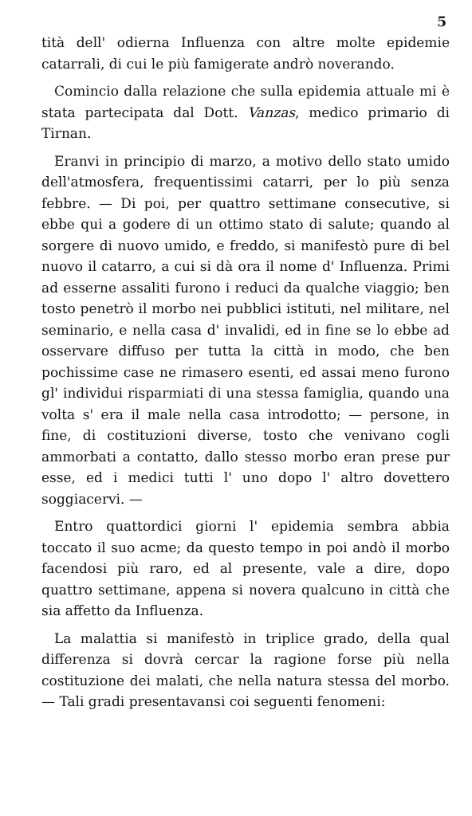5
tità dell' odierna Influenza con altre molte epidemie catarrali, di cui le più famigerate andrò noverando.
Comincio dalla relazione che sulla epidemia attuale mi è stata partecipata dal Dott. Vanzas, medico primario di Tirnan.
Eranvi in principio di marzo, a motivo dello stato umido dell'atmosfera, frequentissimi catarri, per lo più senza febbre. — Di poi, per quattro settimane consecutive, si ebbe qui a godere di un ottimo stato di salute; quando al sorgere di nuovo umido, e freddo, si manifestò pure di bel nuovo il catarro, a cui si dà ora il nome d' Influenza. Primi ad esserne assaliti furono i reduci da qualche viaggio; ben tosto penetrò il morbo nei pubblici istituti, nel militare, nel seminario, e nella casa d' invalidi, ed in fine se lo ebbe ad osservare diffuso per tutta la città in modo, che ben pochissime case ne rimasero esenti, ed assai meno furono gl' individui risparmiati di una stessa famiglia, quando una volta s' era il male nella casa introdotto; — persone, in fine, di costituzioni diverse, tosto che venivano cogli ammorbati a contatto, dallo stesso morbo eran prese pur esse, ed i medici tutti l' uno dopo l' altro dovettero soggiacervi. —
Entro quattordici giorni l' epidemia sembra abbia toccato il suo acme; da questo tempo in poi andò il morbo facendosi più raro, ed al presente, vale a dire, dopo quattro settimane, appena si novera qualcuno in città che sia affetto da Influenza.
La malattia si manifestò in triplice grado, della qual differenza si dovrà cercar la ragione forse più nella costituzione dei malati, che nella natura stessa del morbo. — Tali gradi presentavansi coi seguenti fenomeni: